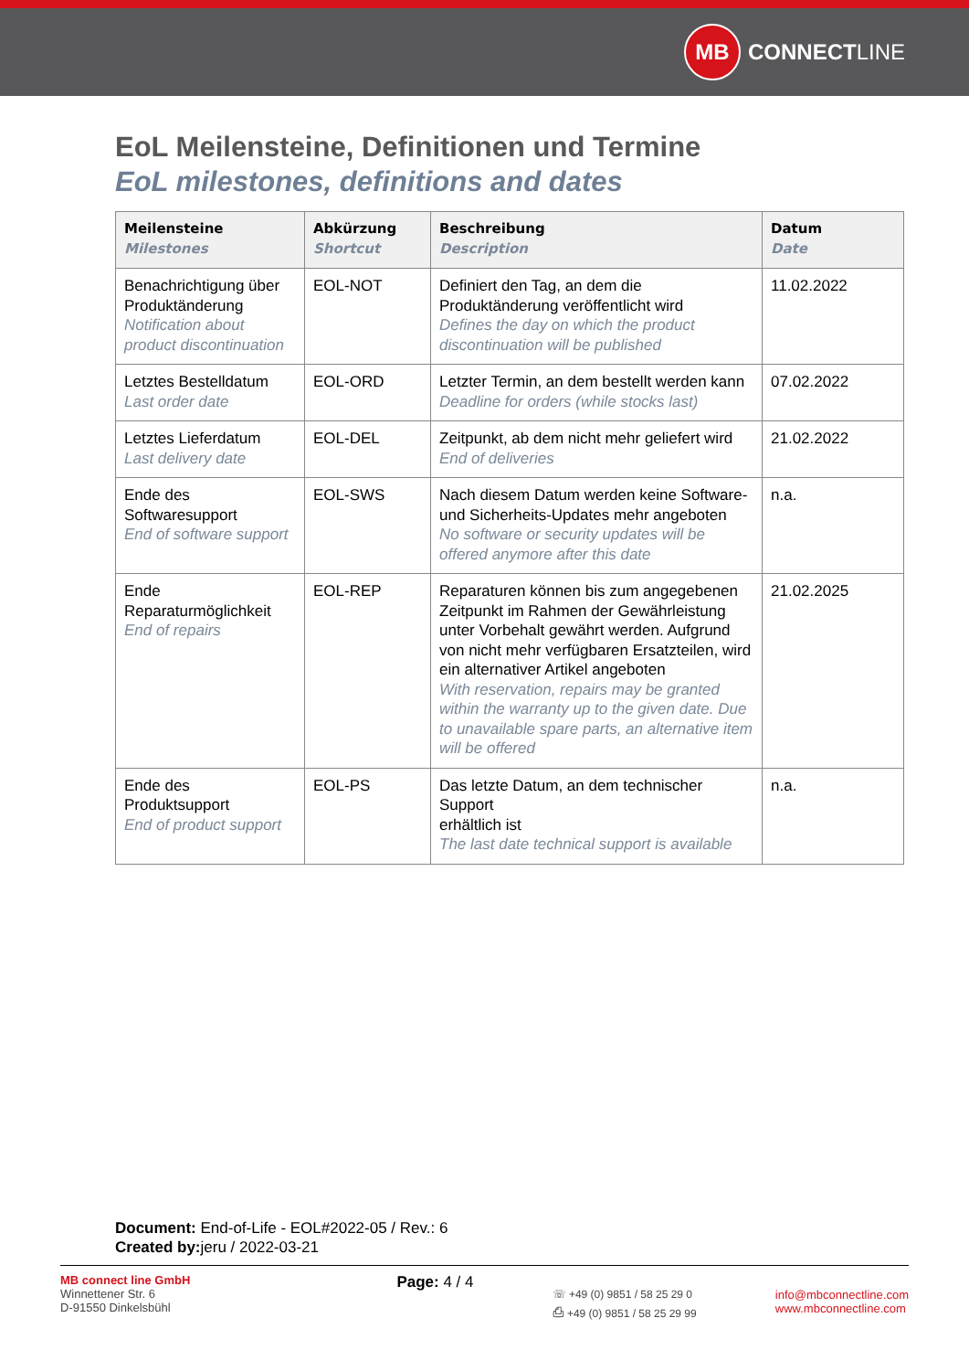MB
CONNECT LINE
EoL Meilensteine, Definitionen und Termine
EoL milestones, definitions and dates
| Meilensteine Milestones | Abkürzung Shortcut | Beschreibung Description | Datum Date |
| --- | --- | --- | --- |
| Benachrichtigung über Produktänderung Notification about product discontinuation | EOL-NOT | Definiert den Tag, an dem die Produktänderung veröffentlicht wird Defines the day on which the product discontinuation will be published | 11.02.2022 |
| Letztes Bestelldatum Last order date | EOL-ORD | Letzter Termin, an dem bestellt werden kann Deadline for orders (while stocks last) | 07.02.2022 |
| Letztes Lieferdatum Last delivery date | EOL-DEL | Zeitpunkt, ab dem nicht mehr geliefert wird End of deliveries | 21.02.2022 |
| Ende des Softwaresupport End of software support | EOL-SWS | Nach diesem Datum werden keine Software- und Sicherheits-Updates mehr angeboten No software or security updates will be offered anymore after this date | n.a. |
| Ende Reparaturmöglichkeit End of repairs | EOL-REP | Reparaturen können bis zum angegebenen Zeitpunkt im Rahmen der Gewährleistung unter Vorbehalt gewährt werden. Aufgrund von nicht mehr verfügbaren Ersatzteilen, wird ein alternativer Artikel angeboten With reservation, repairs may be granted within the warranty up to the given date. Due to unavailable spare parts, an alternative item will be offered | 21.02.2025 |
| Ende des Produktsupport End of product support | EOL-PS | Das letzte Datum, an dem technischer Support erhältlich ist The last date technical support is available | n.a. |
Document: End-of-Life - EOL#2022-05 / Rev.: 6
Created by: jeru / 2022-03-21
MB connect line GmbH
Winnettener Str. 6
D-91550 Dinkelsbühl
Page: 4 / 4
☏ +49 (0) 9851 / 58 25 29 0
⎙ +49 (0) 9851 / 58 25 29 99
info@mbconnectline.com
www.mbconnectline.com